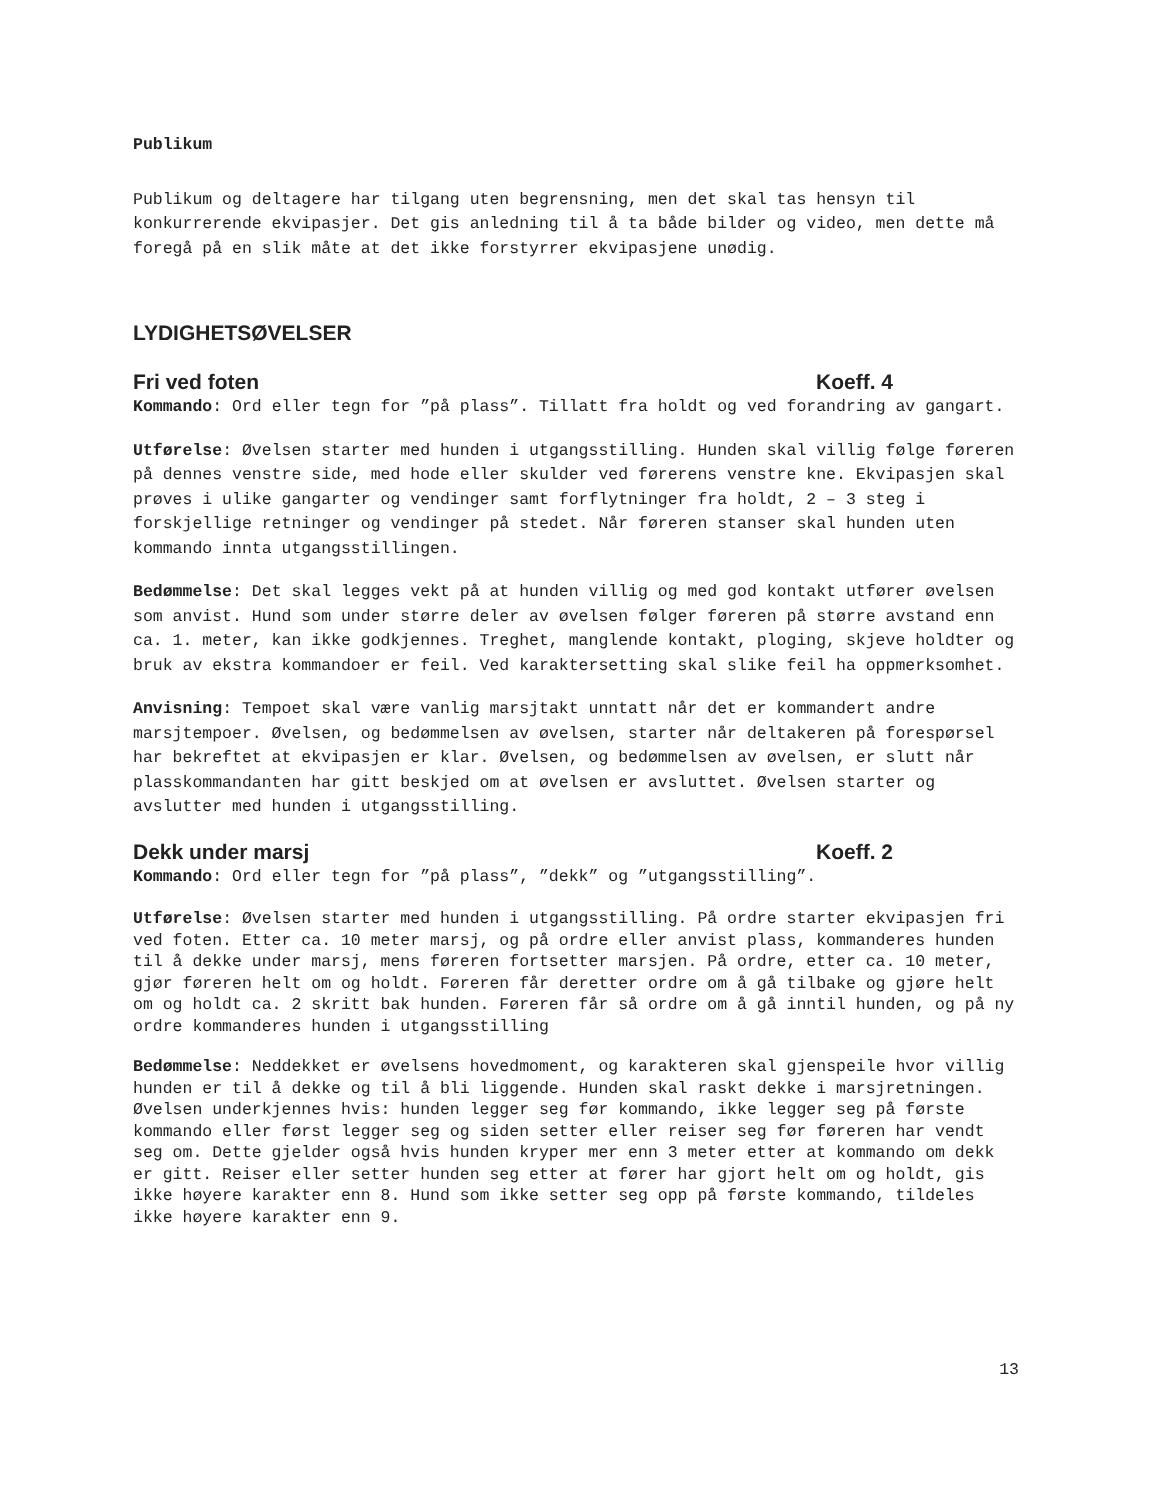Publikum
Publikum og deltagere har tilgang uten begrensning, men det skal tas hensyn til konkurrerende ekvipasjer. Det gis anledning til å ta både bilder og video, men dette må foregå på en slik måte at det ikke forstyrrer ekvipasjene unødig.
LYDIGHETSØVELSER
Fri ved foten Koeff. 4
Kommando: Ord eller tegn for ”på plass”. Tillatt fra holdt og ved forandring av gangart.
Utførelse: Øvelsen starter med hunden i utgangsstilling. Hunden skal villig følge føreren på dennes venstre side, med hode eller skulder ved førerens venstre kne. Ekvipasjen skal prøves i ulike gangarter og vendinger samt forflytninger fra holdt, 2 – 3 steg i forskjellige retninger og vendinger på stedet. Når føreren stanser skal hunden uten kommando innta utgangsstillingen.
Bedømmelse: Det skal legges vekt på at hunden villig og med god kontakt utfører øvelsen som anvist. Hund som under større deler av øvelsen følger føreren på større avstand enn ca. 1. meter, kan ikke godkjennes. Treghet, manglende kontakt, ploging, skjeve holdter og bruk av ekstra kommandoer er feil. Ved karaktersetting skal slike feil ha oppmerksomhet.
Anvisning: Tempoet skal være vanlig marsjtakt unntatt når det er kommandert andre marsjtempoer. Øvelsen, og bedømmelsen av øvelsen, starter når deltakeren på forespørsel har bekreftet at ekvipasjen er klar. Øvelsen, og bedømmelsen av øvelsen, er slutt når plasskommandanten har gitt beskjed om at øvelsen er avsluttet. Øvelsen starter og avslutter med hunden i utgangsstilling.
Dekk under marsj Koeff. 2
Kommando: Ord eller tegn for ”på plass”, ”dekk” og ”utgangsstilling”.
Utførelse: Øvelsen starter med hunden i utgangsstilling. På ordre starter ekvipasjen fri ved foten. Etter ca. 10 meter marsj, og på ordre eller anvist plass, kommanderes hunden til å dekke under marsj, mens føreren fortsetter marsjen. På ordre, etter ca. 10 meter, gjør føreren helt om og holdt. Føreren får deretter ordre om å gå tilbake og gjøre helt om og holdt ca. 2 skritt bak hunden. Føreren får så ordre om å gå inntil hunden, og på ny ordre kommanderes hunden i utgangsstilling
Bedømmelse: Neddekket er øvelsens hovedmoment, og karakteren skal gjenspeile hvor villig hunden er til å dekke og til å bli liggende. Hunden skal raskt dekke i marsjretningen. Øvelsen underkjennes hvis: hunden legger seg før kommando, ikke legger seg på første kommando eller først legger seg og siden setter eller reiser seg før føreren har vendt seg om. Dette gjelder også hvis hunden kryper mer enn 3 meter etter at kommando om dekk er gitt. Reiser eller setter hunden seg etter at fører har gjort helt om og holdt, gis ikke høyere karakter enn 8. Hund som ikke setter seg opp på første kommando, tildeles ikke høyere karakter enn 9.
13